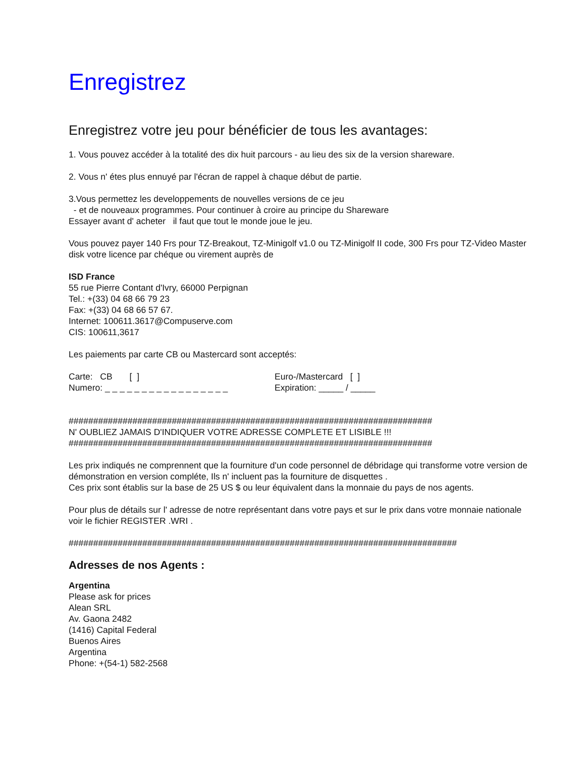Enregistrez
Enregistrez votre jeu pour bénéficier de tous les avantages:
1. Vous pouvez accéder à la totalité des dix huit parcours - au lieu des six de la version shareware.
2. Vous n' étes plus ennuyé par l'écran de rappel à chaque début de partie.
3.Vous permettez les developpements de nouvelles versions de ce jeu
- et de nouveaux programmes. Pour continuer à croire au principe du Shareware
Essayer avant d' acheter il faut que tout le monde joue le jeu.
Vous pouvez payer 140 Frs pour TZ-Breakout, TZ-Minigolf v1.0 ou TZ-Minigolf II code, 300 Frs pour TZ-Video Master
disk votre licence par chéque ou virement auprès de
ISD France
55 rue Pierre Contant d'Ivry, 66000 Perpignan
Tel.: +(33) 04 68 66 79 23
Fax: +(33) 04 68 66 57 67.
Internet: 100611.3617@Compuserve.com
CIS: 100611,3617
Les paiements par carte CB ou Mastercard sont acceptés:
Carte: CB [ ] Euro-/Mastercard [ ]
Numero: _ _ _ _ _ _ _ _ _ _ _ _ _ _ _ _ _
Expiration: _____ / _____
##########################################################################
N' OUBLIEZ JAMAIS D'INDIQUER VOTRE ADRESSE COMPLETE ET LISIBLE !!!
##########################################################################
Les prix indiqués ne comprennent que la fourniture d'un code personnel de débridage qui transforme votre version de démonstration en version compléte, Ils n' incluent pas la fourniture de disquettes .
Ces prix sont établis sur la base de 25 US $ ou leur équivalent dans la monnaie du pays de nos agents.
Pour plus de détails sur l' adresse de notre représentant dans votre pays et sur le prix dans votre monnaie nationale voir le fichier REGISTER .WRI .
###############################################################################
Adresses de nos Agents :
Argentina
Please ask for prices
Alean SRL
Av. Gaona 2482
(1416) Capital Federal
Buenos Aires
Argentina
Phone: +(54-1) 582-2568